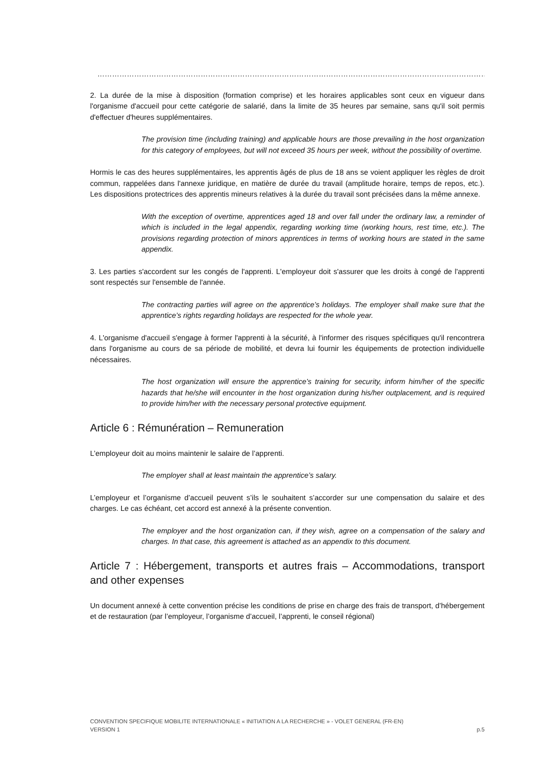………………………………………………………………………………………………………………………………………………………….
2. La durée de la mise à disposition (formation comprise) et les horaires applicables sont ceux en vigueur dans l'organisme d'accueil pour cette catégorie de salarié, dans la limite de 35 heures par semaine, sans qu'il soit permis d'effectuer d'heures supplémentaires.
The provision time (including training) and applicable hours are those prevailing in the host organization for this category of employees, but will not exceed 35 hours per week, without the possibility of overtime.
Hormis le cas des heures supplémentaires, les apprentis âgés de plus de 18 ans se voient appliquer les règles de droit commun, rappelées dans l'annexe juridique, en matière de durée du travail (amplitude horaire, temps de repos, etc.). Les dispositions protectrices des apprentis mineurs relatives à la durée du travail sont précisées dans la même annexe.
With the exception of overtime, apprentices aged 18 and over fall under the ordinary law, a reminder of which is included in the legal appendix, regarding working time (working hours, rest time, etc.). The provisions regarding protection of minors apprentices in terms of working hours are stated in the same appendix.
3. Les parties s'accordent sur les congés de l'apprenti. L'employeur doit s'assurer que les droits à congé de l'apprenti sont respectés sur l'ensemble de l'année.
The contracting parties will agree on the apprentice’s holidays. The employer shall make sure that the apprentice’s rights regarding holidays are respected for the whole year.
4. L'organisme d'accueil s'engage à former l'apprenti à la sécurité, à l'informer des risques spécifiques qu'il rencontrera dans l'organisme au cours de sa période de mobilité, et devra lui fournir les équipements de protection individuelle nécessaires.
The host organization will ensure the apprentice’s training for security, inform him/her of the specific hazards that he/she will encounter in the host organization during his/her outplacement, and is required to provide him/her with the necessary personal protective equipment.
Article 6 : Rémunération – Remuneration
L’employeur doit au moins maintenir le salaire de l’apprenti.
The employer shall at least maintain the apprentice’s salary.
L’employeur et l’organisme d’accueil peuvent s’ils le souhaitent s’accorder sur une compensation du salaire et des charges. Le cas échéant, cet accord est annexé à la présente convention.
The employer and the host organization can, if they wish, agree on a compensation of the salary and charges. In that case, this agreement is attached as an appendix to this document.
Article 7 : Hébergement, transports et autres frais – Accommodations, transport and other expenses
Un document annexé à cette convention précise les conditions de prise en charge des frais de transport, d’hébergement et de restauration (par l’employeur, l’organisme d’accueil, l’apprenti, le conseil régional)
CONVENTION SPECIFIQUE MOBILITE INTERNATIONALE « INITIATION A LA RECHERCHE » - VOLET GENERAL (FR-EN)
VERSION 1 p.5